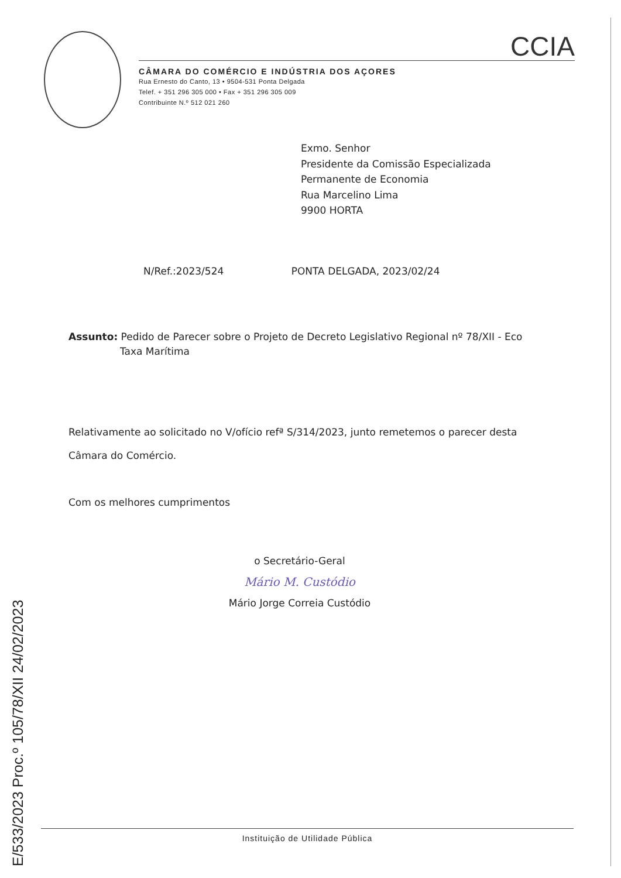CCIA
CÂMARA DO COMÉRCIO E INDÚSTRIA DOS AÇORES
Rua Ernesto do Canto, 13 • 9504-531 Ponta Delgada
Telef. + 351 296 305 000 • Fax + 351 296 305 009
Contribuinte N.º 512 021 260
Exmo. Senhor
Presidente da Comissão Especializada
Permanente de Economia
Rua Marcelino Lima
9900 HORTA
N/Ref.:2023/524 PONTA DELGADA, 2023/02/24
Assunto: Pedido de Parecer sobre o Projeto de Decreto Legislativo Regional nº 78/XII - Eco
Taxa Marítima
Relativamente ao solicitado no V/ofício refª S/314/2023, junto remetemos o parecer desta
Câmara do Comércio.
Com os melhores cumprimentos
o Secretário-Geral
Mário M. Custódio
Mário Jorge Correia Custódio
Instituição de Utilidade Pública
E/533/2023 Proc.º 105/78/XII 24/02/2023